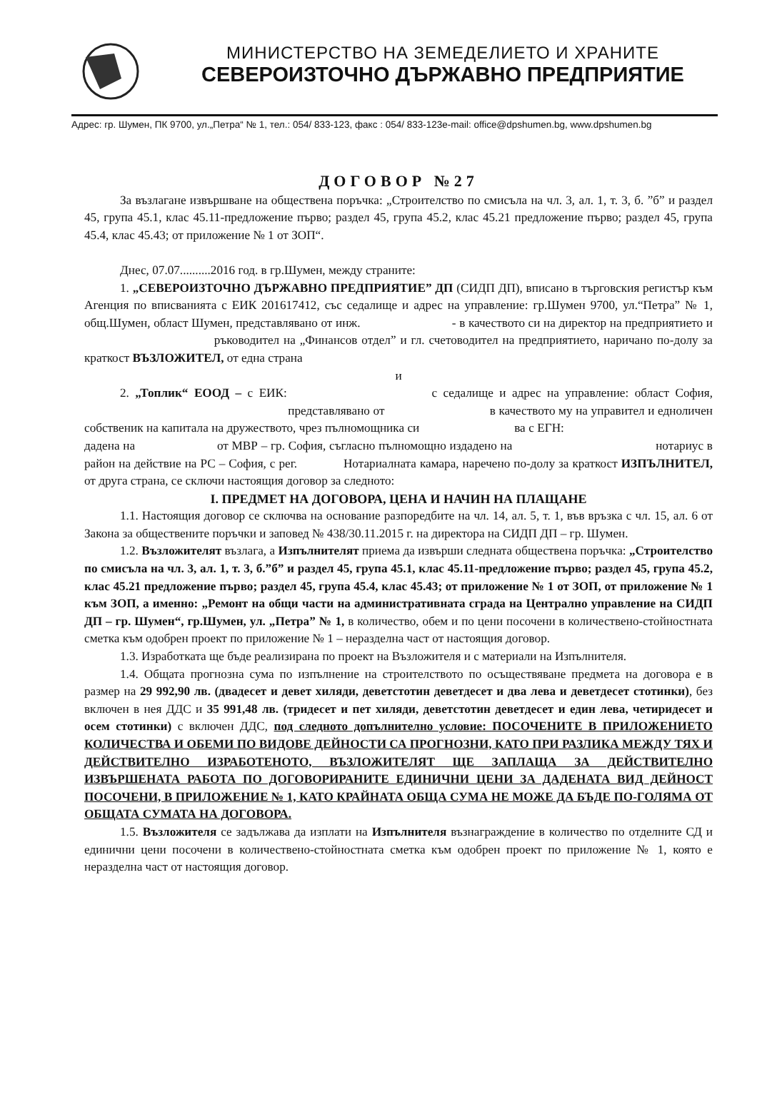МИНИСТЕРСТВО НА ЗЕМЕДЕЛИЕТО И ХРАНИТЕ
СЕВЕРОИЗТОЧНО ДЪРЖАВНО ПРЕДПРИЯТИЕ
Адрес: гр. Шумен, ПК 9700, ул.„Петра“ № 1, тел.: 054/ 833-123, факс : 054/ 833-123e-mail: office@dpshumen.bg, www.dpshumen.bg
ДОГОВОР №27
За възлагане извършване на обществена поръчка: „Строителство по смисъла на чл. 3, ал. 1, т. 3, б. ”б” и раздел 45, група 45.1, клас 45.11-предложение първо; раздел 45, група 45.2, клас 45.21 предложение първо; раздел 45, група 45.4, клас 45.43; от приложение № 1 от ЗОП“.
Днес, 07.07..........2016 год. в гр.Шумен, между страните:
1. „СЕВЕРОИЗТОЧНО ДЪРЖАВНО ПРЕДПРИЯТИЕ” ДП (СИДП ДП), вписано в търговския регистър към Агенция по вписванията с ЕИК 201617412, със седалище и адрес на управление: гр.Шумен 9700, ул.“Петра” № 1, общ.Шумен, област Шумен, представлявано от инж. - в качеството си на директор на предприятието и ръководител на „Финансов отдел” и гл. счетоводител на предприятието, наричано по-долу за краткост ВЪЗЛОЖИТЕЛ, от една страна
и
2. „Топлик“ ЕООД – с ЕИК: с седалище и адрес на управление: област София, представлявано от в качеството му на управител и едноличен собственик на капитала на дружеството, чрез пълномощника си ва с ЕГН: дадена на от МВР – гр. София, съгласно пълномощно издадено на нотариус в район на действие на РС – София, с рег. Нотариалната камара, наречено по-долу за краткост ИЗПЪЛНИТЕЛ, от друга страна, се сключи настоящия договор за следното:
I. ПРЕДМЕТ НА ДОГОВОРА, ЦЕНА И НАЧИН НА ПЛАЩАНЕ
1.1. Настоящия договор се сключва на основание разпоредбите на чл. 14, ал. 5, т. 1, във връзка с чл. 15, ал. 6 от Закона за обществените поръчки и заповед № 438/30.11.2015 г. на директора на СИДП ДП – гр. Шумен.
1.2. Възложителят възлага, а Изпълнителят приема да извърши следната обществена поръчка: „Строителство по смисъла на чл. 3, ал. 1, т. 3, б.”б” и раздел 45, група 45.1, клас 45.11-предложение първо; раздел 45, група 45.2, клас 45.21 предложение първо; раздел 45, група 45.4, клас 45.43; от приложение № 1 от ЗОП, от приложение № 1 към ЗОП, а именно: „Ремонт на общи части на административната сграда на Централно управление на СИДП ДП – гр. Шумен“, гр.Шумен, ул. „Петра” № 1, в количество, обем и по цени посочени в количествено-стойностната сметка към одобрен проект по приложение № 1 – неразделна част от настоящия договор.
1.3. Изработката ще бъде реализирана по проект на Възложителя и с материали на Изпълнителя.
1.4. Общата прогнозна сума по изпълнение на строителството по осъществяване предмета на договора е в размер на 29 992,90 лв. (двадесет и девет хиляди, деветстотин деветдесет и два лева и деветдесет стотинки), без включен в нея ДДС и 35 991,48 лв. (тридесет и пет хиляди, деветстотин деветдесет и един лева, четиридесет и осем стотинки) с включен ДДС, под следното допълнително условие: ПОСОЧЕНИТЕ В ПРИЛОЖЕНИЕТО КОЛИЧЕСТВА И ОБЕМИ ПО ВИДОВЕ ДЕЙНОСТИ СА ПРОГНОЗНИ, КАТО ПРИ РАЗЛИКА МЕЖДУ ТЯХ И ДЕЙСТВИТЕЛНО ИЗРАБОТЕНОТО, ВЪЗЛОЖИТЕЛЯТ ЩЕ ЗАПЛАЩА ЗА ДЕЙСТВИТЕЛНО ИЗВЪРШЕНАТА РАБОТА ПО ДОГОВОРИРАНИТЕ ЕДИНИЧНИ ЦЕНИ ЗА ДАДЕНАТА ВИД ДЕЙНОСТ ПОСОЧЕНИ, В ПРИЛОЖЕНИЕ № 1, КАТО КРАЙНАТА ОБЩА СУМА НЕ МОЖЕ ДА БЪДЕ ПО-ГОЛЯМА ОТ ОБЩАТА СУМАТА НА ДОГОВОРА.
1.5. Възложителя се задължава да изплати на Изпълнителя възнаграждение в количество по отделните СД и единични цени посочени в количествено-стойностната сметка към одобрен проект по приложение № 1, която е неразделна част от настоящия договор.